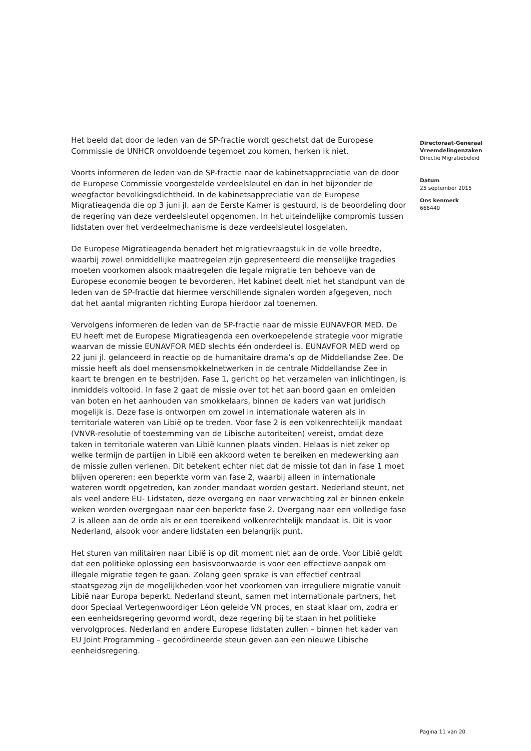Het beeld dat door de leden van de SP-fractie wordt geschetst dat de Europese Commissie de UNHCR onvoldoende tegemoet zou komen, herken ik niet.
Voorts informeren de leden van de SP-fractie naar de kabinetsappreciatie van de door de Europese Commissie voorgestelde verdeelsleutel en dan in het bijzonder de weegfactor bevolkingsdichtheid. In de kabinetsappreciatie van de Europese Migratieagenda die op 3 juni jl. aan de Eerste Kamer is gestuurd, is de beoordeling door de regering van deze verdeelsleutel opgenomen. In het uiteindelijke compromis tussen lidstaten over het verdeelmechanisme is deze verdeelsleutel losgelaten.
De Europese Migratieagenda benadert het migratievraagstuk in de volle breedte, waarbij zowel onmiddellijke maatregelen zijn gepresenteerd die menselijke tragedies moeten voorkomen alsook maatregelen die legale migratie ten behoeve van de Europese economie beogen te bevorderen. Het kabinet deelt niet het standpunt van de leden van de SP-fractie dat hiermee verschillende signalen worden afgegeven, noch dat het aantal migranten richting Europa hierdoor zal toenemen.
Vervolgens informeren de leden van de SP-fractie naar de missie EUNAVFOR MED. De EU heeft met de Europese Migratieagenda een overkoepelende strategie voor migratie waarvan de missie EUNAVFOR MED slechts één onderdeel is. EUNAVFOR MED werd op 22 juni jl. gelanceerd in reactie op de humanitaire drama’s op de Middellandse Zee. De missie heeft als doel mensensmokkelnetwerken in de centrale Middellandse Zee in kaart te brengen en te bestrijden. Fase 1, gericht op het verzamelen van inlichtingen, is inmiddels voltooid. In fase 2 gaat de missie over tot het aan boord gaan en omleiden van boten en het aanhouden van smokkelaars, binnen de kaders van wat juridisch mogelijk is. Deze fase is ontworpen om zowel in internationale wateren als in territoriale wateren van Libië op te treden. Voor fase 2 is een volkenrechtelijk mandaat (VNVR-resolutie of toestemming van de Libische autoriteiten) vereist, omdat deze taken in territoriale wateren van Libië kunnen plaats vinden. Helaas is niet zeker op welke termijn de partijen in Libië een akkoord weten te bereiken en medewerking aan de missie zullen verlenen. Dit betekent echter niet dat de missie tot dan in fase 1 moet blijven opereren: een beperkte vorm van fase 2, waarbij alleen in internationale wateren wordt opgetreden, kan zonder mandaat worden gestart. Nederland steunt, net als veel andere EU- Lidstaten, deze overgang en naar verwachting zal er binnen enkele weken worden overgegaan naar een beperkte fase 2. Overgang naar een volledige fase 2 is alleen aan de orde als er een toereikend volkenrechtelijk mandaat is. Dit is voor Nederland, alsook voor andere lidstaten een belangrijk punt.
Het sturen van militairen naar Libië is op dit moment niet aan de orde. Voor Libië geldt dat een politieke oplossing een basisvoorwaarde is voor een effectieve aanpak om illegale migratie tegen te gaan. Zolang geen sprake is van effectief centraal staatsgezag zijn de mogelijkheden voor het voorkomen van irreguliere migratie vanuit Libië naar Europa beperkt. Nederland steunt, samen met internationale partners, het door Speciaal Vertegenwoordiger Léon geleide VN proces, en staat klaar om, zodra er een eenheidsregering gevormd wordt, deze regering bij te staan in het politieke vervolgproces. Nederland en andere Europese lidstaten zullen – binnen het kader van EU Joint Programming – gecoördineerde steun geven aan een nieuwe Libische eenheidsregering.
Directoraat-Generaal
Vreemdelingenzaken
Directie Migratiebeleid
Datum
25 september 2015
Ons kenmerk
666440
Pagina 11 van 20